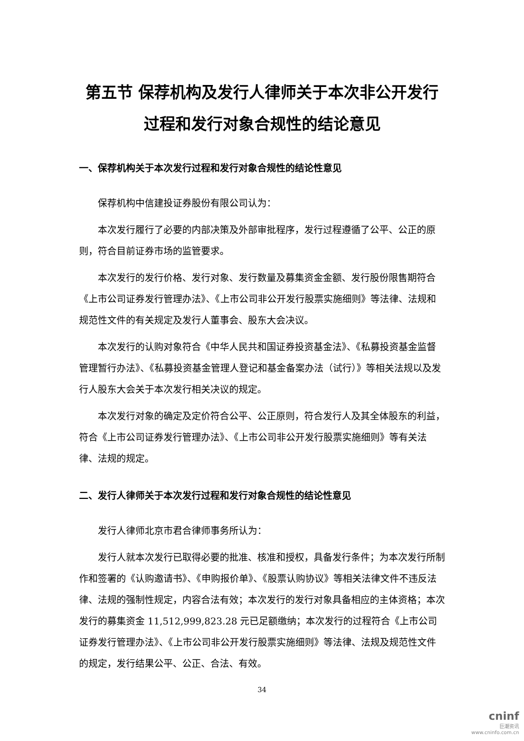第五节 保荐机构及发行人律师关于本次非公开发行
过程和发行对象合规性的结论意见
一、保荐机构关于本次发行过程和发行对象合规性的结论性意见
保荐机构中信建投证券股份有限公司认为：
本次发行履行了必要的内部决策及外部审批程序，发行过程遵循了公平、公正的原则，符合目前证券市场的监管要求。
本次发行的发行价格、发行对象、发行数量及募集资金金额、发行股份限售期符合《上市公司证券发行管理办法》、《上市公司非公开发行股票实施细则》等法律、法规和规范性文件的有关规定及发行人董事会、股东大会决议。
本次发行的认购对象符合《中华人民共和国证券投资基金法》、《私募投资基金监督管理暂行办法》、《私募投资基金管理人登记和基金备案办法（试行）》等相关法规以及发行人股东大会关于本次发行相关决议的规定。
本次发行对象的确定及定价符合公平、公正原则，符合发行人及其全体股东的利益，符合《上市公司证券发行管理办法》、《上市公司非公开发行股票实施细则》等有关法律、法规的规定。
二、发行人律师关于本次发行过程和发行对象合规性的结论性意见
发行人律师北京市君合律师事务所认为：
发行人就本次发行已取得必要的批准、核准和授权，具备发行条件；为本次发行所制作和签署的《认购邀请书》、《申购报价单》、《股票认购协议》等相关法律文件不违反法律、法规的强制性规定，内容合法有效；本次发行的发行对象具备相应的主体资格；本次发行的募集资金 11,512,999,823.28 元已足额缴纳；本次发行的过程符合《上市公司证券发行管理办法》、《上市公司非公开发行股票实施细则》等法律、法规及规范性文件的规定，发行结果公平、公正、合法、有效。
34
cninf
巨潮资讯
www.cninfo.com.cn